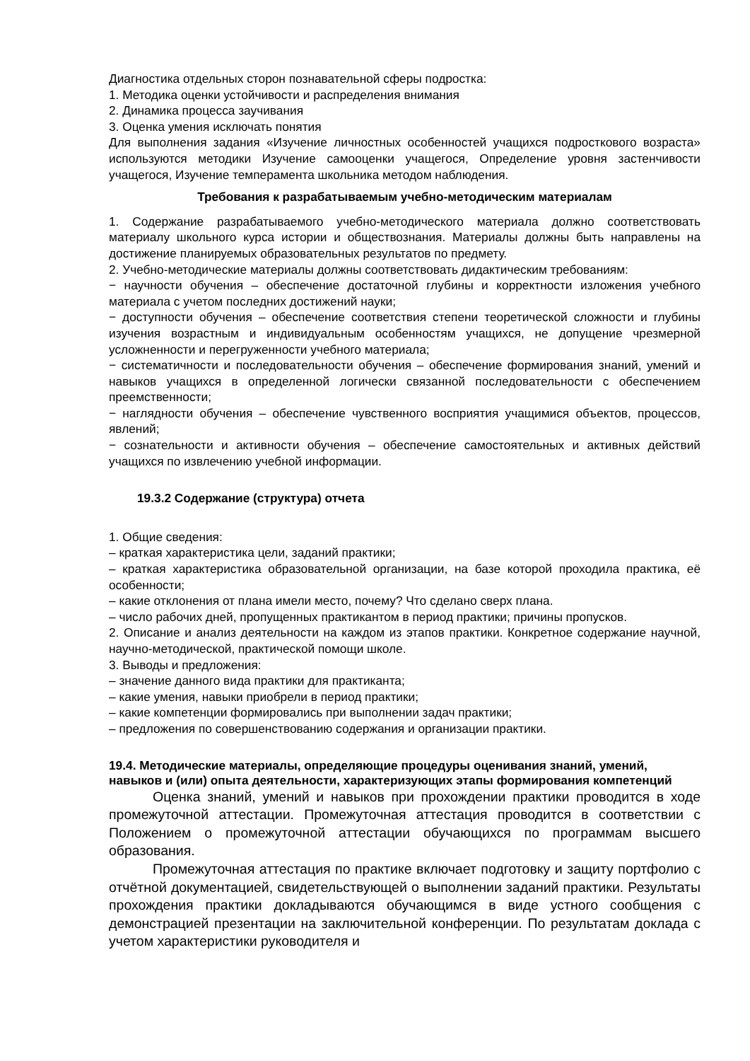Диагностика отдельных сторон познавательной сферы подростка:
1. Методика оценки устойчивости и распределения внимания
2. Динамика процесса заучивания
3. Оценка умения исключать понятия
Для выполнения задания «Изучение личностных особенностей учащихся подросткового возраста» используются методики Изучение самооценки учащегося, Определение уровня застенчивости учащегося, Изучение темперамента школьника методом наблюдения.
Требования к разрабатываемым учебно-методическим материалам
1. Содержание разрабатываемого учебно-методического материала должно соответствовать материалу школьного курса истории и обществознания. Материалы должны быть направлены на достижение планируемых образовательных результатов по предмету.
2. Учебно-методические материалы должны соответствовать дидактическим требованиям:
− научности обучения – обеспечение достаточной глубины и корректности изложения учебного материала с учетом последних достижений науки;
− доступности обучения – обеспечение соответствия степени теоретической сложности и глубины изучения возрастным и индивидуальным особенностям учащихся, не допущение чрезмерной усложненности и перегруженности учебного материала;
− систематичности и последовательности обучения – обеспечение формирования знаний, умений и навыков учащихся в определенной логически связанной последовательности с обеспечением преемственности;
− наглядности обучения – обеспечение чувственного восприятия учащимися объектов, процессов, явлений;
− сознательности и активности обучения – обеспечение самостоятельных и активных действий учащихся по извлечению учебной информации.
19.3.2 Содержание (структура) отчета
1. Общие сведения:
– краткая характеристика цели, заданий практики;
– краткая характеристика образовательной организации, на базе которой проходила практика, её особенности;
– какие отклонения от плана имели место, почему? Что сделано сверх плана.
– число рабочих дней, пропущенных практикантом в период практики; причины пропусков.
2. Описание и анализ деятельности на каждом из этапов практики. Конкретное содержание научной, научно-методической, практической помощи школе.
3. Выводы и предложения:
– значение данного вида практики для практиканта;
– какие умения, навыки приобрели в период практики;
– какие компетенции формировались при выполнении задач практики;
– предложения по совершенствованию содержания и организации практики.
19.4. Методические материалы, определяющие процедуры оценивания знаний, умений, навыков и (или) опыта деятельности, характеризующих этапы формирования компетенций
Оценка знаний, умений и навыков при прохождении практики проводится в ходе промежуточной аттестации. Промежуточная аттестация проводится в соответствии с Положением о промежуточной аттестации обучающихся по программам высшего образования.
Промежуточная аттестация по практике включает подготовку и защиту портфолио с отчётной документацией, свидетельствующей о выполнении заданий практики. Результаты прохождения практики докладываются обучающимся в виде устного сообщения с демонстрацией презентации на заключительной конференции. По результатам доклада с учетом характеристики руководителя и